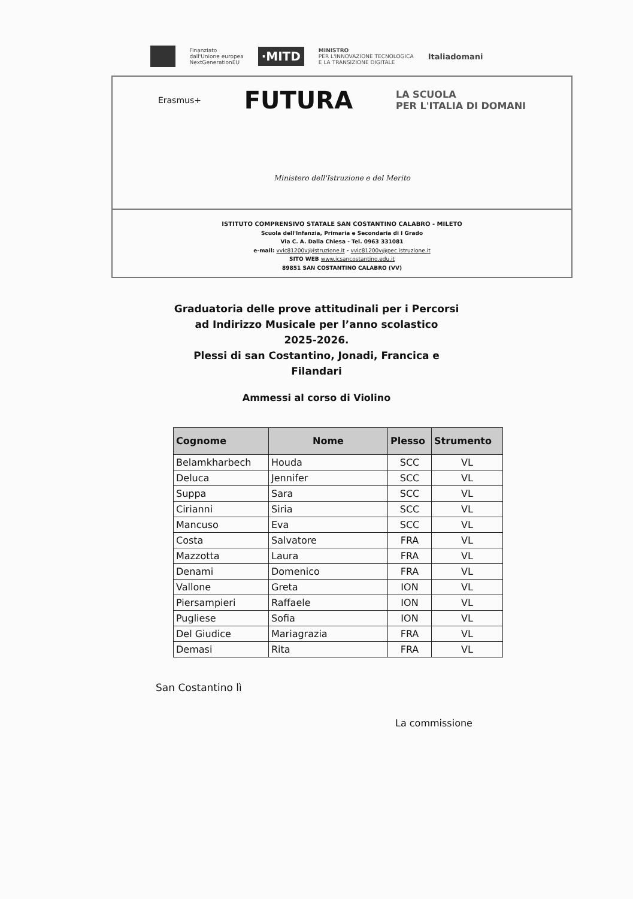Finanziato
dall'Unione europea
NextGenerationEU
·MITD
MINISTRO
PER L'INNOVAZIONE TECNOLOGICA
E LA TRANSIZIONE DIGITALE
Italiadomani
Erasmus+ FUTURA LA SCUOLA
PER L'ITALIA DI DOMANI
Ministero dell'Istruzione e del Merito
ISTITUTO COMPRENSIVO STATALE SAN COSTANTINO CALABRO - MILETO
Scuola dell'Infanzia, Primaria e Secondaria di I Grado
Via C. A. Dalla Chiesa - Tel. 0963 331081
e-mail: vvic81200v@istruzione.it - vvic81200v@pec.istruzione.it
SITO WEB www.icsancostantino.edu.it
89851 SAN COSTANTINO CALABRO (VV)
Graduatoria delle prove attitudinali per i Percorsi
ad Indirizzo Musicale per l’anno scolastico
2025-2026.
Plessi di san Costantino, Jonadi, Francica e
Filandari
Ammessi al corso di Violino
| Cognome | Nome | Plesso | Strumento |
| --- | --- | --- | --- |
| Belamkharbech | Houda | SCC | VL |
| Deluca | Jennifer | SCC | VL |
| Suppa | Sara | SCC | VL |
| Cirianni | Siria | SCC | VL |
| Mancuso | Eva | SCC | VL |
| Costa | Salvatore | FRA | VL |
| Mazzotta | Laura | FRA | VL |
| Denami | Domenico | FRA | VL |
| Vallone | Greta | ION | VL |
| Piersampieri | Raffaele | ION | VL |
| Pugliese | Sofia | ION | VL |
| Del Giudice | Mariagrazia | FRA | VL |
| Demasi | Rita | FRA | VL |
San Costantino lì
La commissione